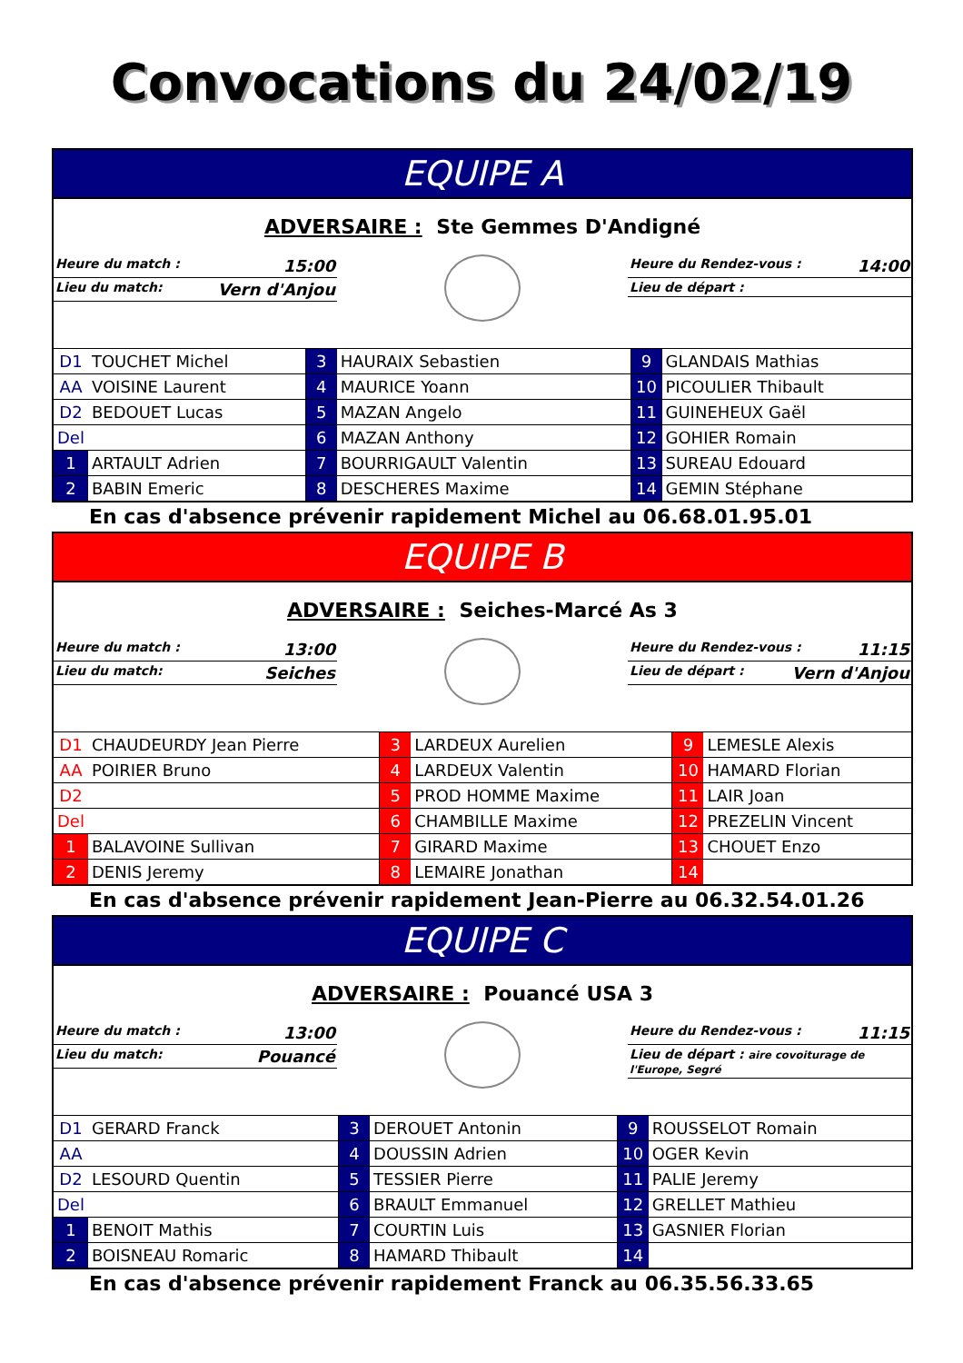Convocations du 24/02/19
EQUIPE A
ADVERSAIRE : Ste Gemmes D'Andigné
Heure du match : 15:00
Lieu du match: Vern d'Anjou
Heure du Rendez-vous : 14:00
Lieu de départ :
| D1 | TOUCHET Michel | 3 | HAURAIX Sebastien | 9 | GLANDAIS Mathias |
| AA | VOISINE Laurent | 4 | MAURICE Yoann | 10 | PICOULIER Thibault |
| D2 | BEDOUET Lucas | 5 | MAZAN Angelo | 11 | GUINEHEUX Gaël |
| Del | | 6 | MAZAN Anthony | 12 | GOHIER Romain |
| 1 | ARTAULT Adrien | 7 | BOURRIGAULT Valentin | 13 | SUREAU Edouard |
| 2 | BABIN Emeric | 8 | DESCHERES Maxime | 14 | GEMIN Stéphane |
En cas d'absence prévenir rapidement Michel au 06.68.01.95.01
EQUIPE B
ADVERSAIRE : Seiches-Marcé As 3
Heure du match : 13:00
Lieu du match: Seiches
Heure du Rendez-vous : 11:15
Lieu de départ : Vern d'Anjou
| D1 | CHAUDEURDY Jean Pierre | 3 | LARDEUX Aurelien | 9 | LEMESLE Alexis |
| AA | POIRIER Bruno | 4 | LARDEUX Valentin | 10 | HAMARD Florian |
| D2 | | 5 | PROD HOMME Maxime | 11 | LAIR Joan |
| Del | | 6 | CHAMBILLE Maxime | 12 | PREZELIN Vincent |
| 1 | BALAVOINE Sullivan | 7 | GIRARD Maxime | 13 | CHOUET Enzo |
| 2 | DENIS Jeremy | 8 | LEMAIRE Jonathan | 14 | |
En cas d'absence prévenir rapidement Jean-Pierre au 06.32.54.01.26
EQUIPE C
ADVERSAIRE : Pouancé USA 3
Heure du match : 13:00
Lieu du match: Pouancé
Heure du Rendez-vous : 11:15
Lieu de départ : aire covoiturage de l'Europe, Segré
| D1 | GERARD Franck | 3 | DEROUET Antonin | 9 | ROUSSELOT Romain |
| AA | | 4 | DOUSSIN Adrien | 10 | OGER Kevin |
| D2 | LESOURD Quentin | 5 | TESSIER Pierre | 11 | PALIE Jeremy |
| Del | | 6 | BRAULT Emmanuel | 12 | GRELLET Mathieu |
| 1 | BENOIT Mathis | 7 | COURTIN Luis | 13 | GASNIER Florian |
| 2 | BOISNEAU Romaric | 8 | HAMARD Thibault | 14 | |
En cas d'absence prévenir rapidement Franck au 06.35.56.33.65